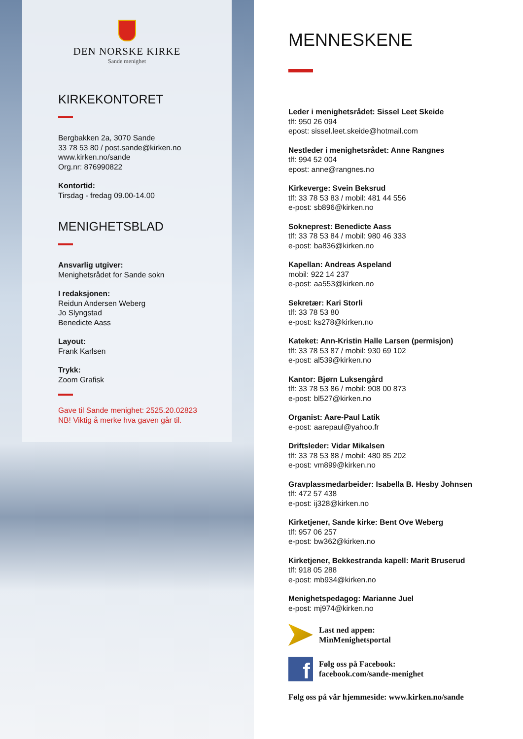DEN NORSKE KIRKE
Sande menighet
KIRKEKONTORET
Bergbakken 2a, 3070 Sande
33 78 53 80 / post.sande@kirken.no
www.kirken.no/sande
Org.nr: 876990822
Kontortid:
Tirsdag - fredag 09.00-14.00
MENIGHETSBLAD
Ansvarlig utgiver:
Menighetsrådet for Sande sokn
I redaksjonen:
Reidun Andersen Weberg
Jo Slyngstad
Benedicte Aass
Layout:
Frank Karlsen
Trykk:
Zoom Grafisk
Gave til Sande menighet: 2525.20.02823
NB! Viktig å merke hva gaven går til.
MENNESKENE
Leder i menighetsrådet: Sissel Leet Skeide
tlf: 950 26 094
epost: sissel.leet.skeide@hotmail.com
Nestleder i menighetsrådet: Anne Rangnes
tlf: 994 52 004
epost: anne@rangnes.no
Kirkeverge: Svein Beksrud
tlf: 33 78 53 83 / mobil: 481 44 556
e-post: sb896@kirken.no
Sokneprest: Benedicte Aass
tlf: 33 78 53 84 / mobil: 980 46 333
e-post: ba836@kirken.no
Kapellan: Andreas Aspeland
mobil: 922 14 237
e-post: aa553@kirken.no
Sekretær: Kari Storli
tlf: 33 78 53 80
e-post: ks278@kirken.no
Kateket: Ann-Kristin Halle Larsen (permisjon)
tlf: 33 78 53 87 / mobil: 930 69 102
e-post: al539@kirken.no
Kantor: Bjørn Luksengård
tlf: 33 78 53 86 / mobil: 908 00 873
e-post: bl527@kirken.no
Organist: Aare-Paul Latik
e-post: aarepaul@yahoo.fr
Driftsleder: Vidar Mikalsen
tlf: 33 78 53 88 / mobil: 480 85 202
e-post: vm899@kirken.no
Gravplassmedarbeider: Isabella B. Hesby Johnsen
tlf: 472 57 438
e-post: ij328@kirken.no
Kirketjener, Sande kirke: Bent Ove Weberg
tlf: 957 06 257
e-post: bw362@kirken.no
Kirketjener, Bekkestranda kapell: Marit Bruserud
tlf: 918 05 288
e-post: mb934@kirken.no
Menighetspedagog: Marianne Juel
e-post: mj974@kirken.no
Last ned appen:
MinMenighetsportal
f
Følg oss på Facebook:
facebook.com/sande-menighet
Følg oss på vår hjemmeside: www.kirken.no/sande